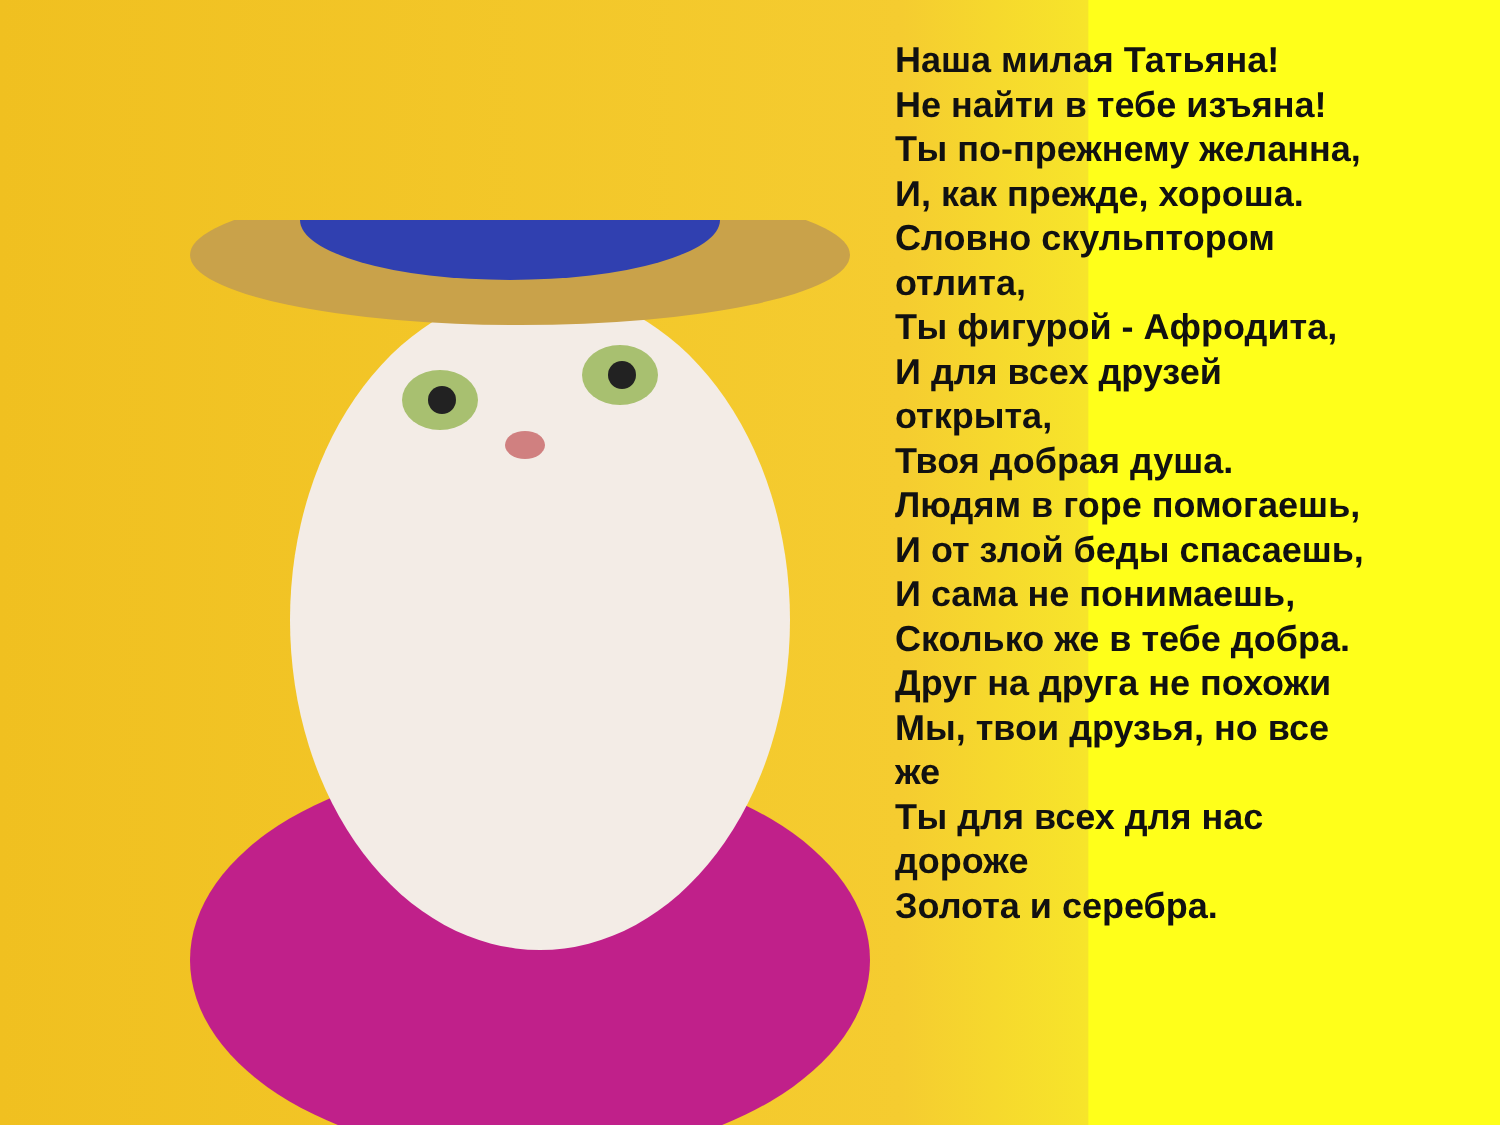Наша милая Татьяна!
Не найти в тебе изъяна!
Ты по-прежнему желанна,
И, как прежде, хороша.
Словно скульптором
отлита,
Ты фигурой - Афродита,
И для всех друзей
открыта,
Твоя добрая душа.
Людям в горе помогаешь,
И от злой беды спасаешь,
И сама не понимаешь,
Сколько же в тебе добра.
Друг на друга не похожи
Мы, твои друзья, но все
же
Ты для всех для нас
дороже
Золота и серебра.